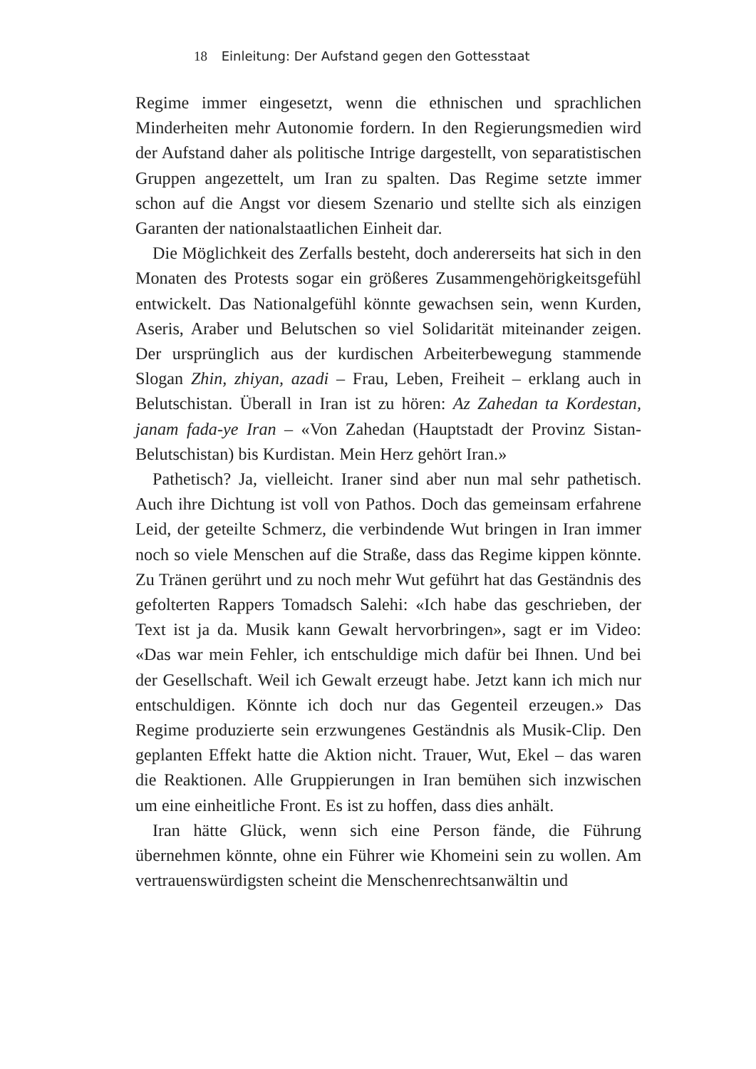18 Einleitung: Der Aufstand gegen den Gottesstaat
Regime immer eingesetzt, wenn die ethnischen und sprachlichen Minderheiten mehr Autonomie fordern. In den Regierungsmedien wird der Aufstand daher als politische Intrige dargestellt, von separatistischen Gruppen angezettelt, um Iran zu spalten. Das Regime setzte immer schon auf die Angst vor diesem Szenario und stellte sich als einzigen Garanten der nationalstaatlichen Einheit dar.
Die Möglichkeit des Zerfalls besteht, doch andererseits hat sich in den Monaten des Protests sogar ein größeres Zusammengehörigkeitsgefühl entwickelt. Das Nationalgefühl könnte gewachsen sein, wenn Kurden, Aseris, Araber und Belutschen so viel Solidarität miteinander zeigen. Der ursprünglich aus der kurdischen Arbeiterbewegung stammende Slogan Zhin, zhiyan, azadi – Frau, Leben, Freiheit – erklang auch in Belutschistan. Überall in Iran ist zu hören: Az Zahedan ta Kordestan, janam fada-ye Iran – «Von Zahedan (Hauptstadt der Provinz Sistan-Belutschistan) bis Kurdistan. Mein Herz gehört Iran.»
Pathetisch? Ja, vielleicht. Iraner sind aber nun mal sehr pathetisch. Auch ihre Dichtung ist voll von Pathos. Doch das gemeinsam erfahrene Leid, der geteilte Schmerz, die verbindende Wut bringen in Iran immer noch so viele Menschen auf die Straße, dass das Regime kippen könnte. Zu Tränen gerührt und zu noch mehr Wut geführt hat das Geständnis des gefolterten Rappers Tomadsch Salehi: «Ich habe das geschrieben, der Text ist ja da. Musik kann Gewalt hervorbringen», sagt er im Video: «Das war mein Fehler, ich entschuldige mich dafür bei Ihnen. Und bei der Gesellschaft. Weil ich Gewalt erzeugt habe. Jetzt kann ich mich nur entschuldigen. Könnte ich doch nur das Gegenteil erzeugen.» Das Regime produzierte sein erzwungenes Geständnis als Musik-Clip. Den geplanten Effekt hatte die Aktion nicht. Trauer, Wut, Ekel – das waren die Reaktionen. Alle Gruppierungen in Iran bemühen sich inzwischen um eine einheitliche Front. Es ist zu hoffen, dass dies anhält.
Iran hätte Glück, wenn sich eine Person fände, die Führung übernehmen könnte, ohne ein Führer wie Khomeini sein zu wollen. Am vertrauenswürdigsten scheint die Menschenrechtsanwältin und